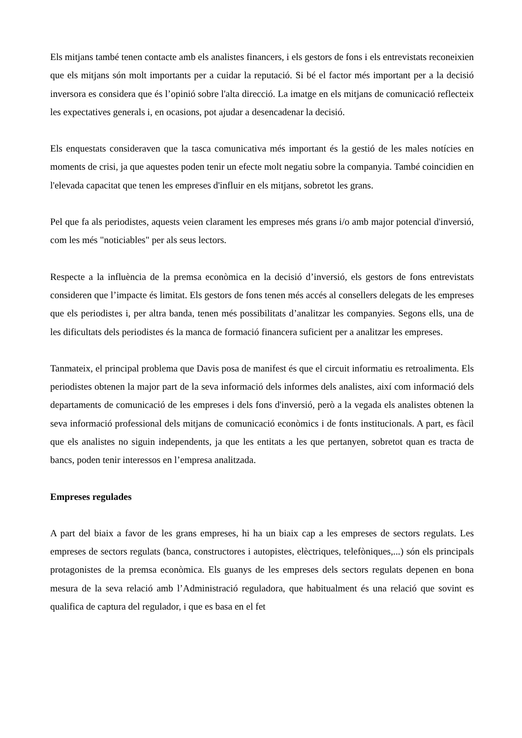Els mitjans també tenen contacte amb els analistes financers, i els gestors de fons i els entrevistats reconeixien que els mitjans són molt importants per a cuidar la reputació. Si bé el factor més important per a la decisió inversora es considera que és l’opinió sobre l'alta direcció. La imatge en els mitjans de comunicació reflecteix les expectatives generals i, en ocasions, pot ajudar a desencadenar la decisió.
Els enquestats consideraven que la tasca comunicativa més important és la gestió de les males notícies en moments de crisi, ja que aquestes poden tenir un efecte molt negatiu sobre la companyia. També coincidien en l'elevada capacitat que tenen les empreses d'influir en els mitjans, sobretot les grans.
Pel que fa als periodistes, aquests veien clarament les empreses més grans i/o amb major potencial d'inversió, com les més "noticiables" per als seus lectors.
Respecte a la influència de la premsa econòmica en la decisió d’inversió, els gestors de fons entrevistats consideren que l’impacte és limitat. Els gestors de fons tenen més accés al consellers delegats de les empreses que els periodistes i, per altra banda, tenen més possibilitats d’analitzar les companyies. Segons ells, una de les dificultats dels periodistes és la manca de formació financera suficient per a analitzar les empreses.
Tanmateix, el principal problema que Davis posa de manifest és que el circuit informatiu es retroalimenta. Els periodistes obtenen la major part de la seva informació dels informes dels analistes, així com informació dels departaments de comunicació de les empreses i dels fons d'inversió, però a la vegada els analistes obtenen la seva informació professional dels mitjans de comunicació econòmics i de fonts institucionals. A part, es fàcil que els analistes no siguin independents, ja que les entitats a les que pertanyen, sobretot quan es tracta de bancs, poden tenir interessos en l’empresa analitzada.
Empreses regulades
A part del biaix a favor de les grans empreses, hi ha un biaix cap a les empreses de sectors regulats. Les empreses de sectors regulats (banca, constructores i autopistes, elèctriques, telefòniques,...) són els principals protagonistes de la premsa econòmica. Els guanys de les empreses dels sectors regulats depenen en bona mesura de la seva relació amb l’Administració reguladora, que habitualment és una relació que sovint es qualifica de captura del regulador, i que es basa en el fet